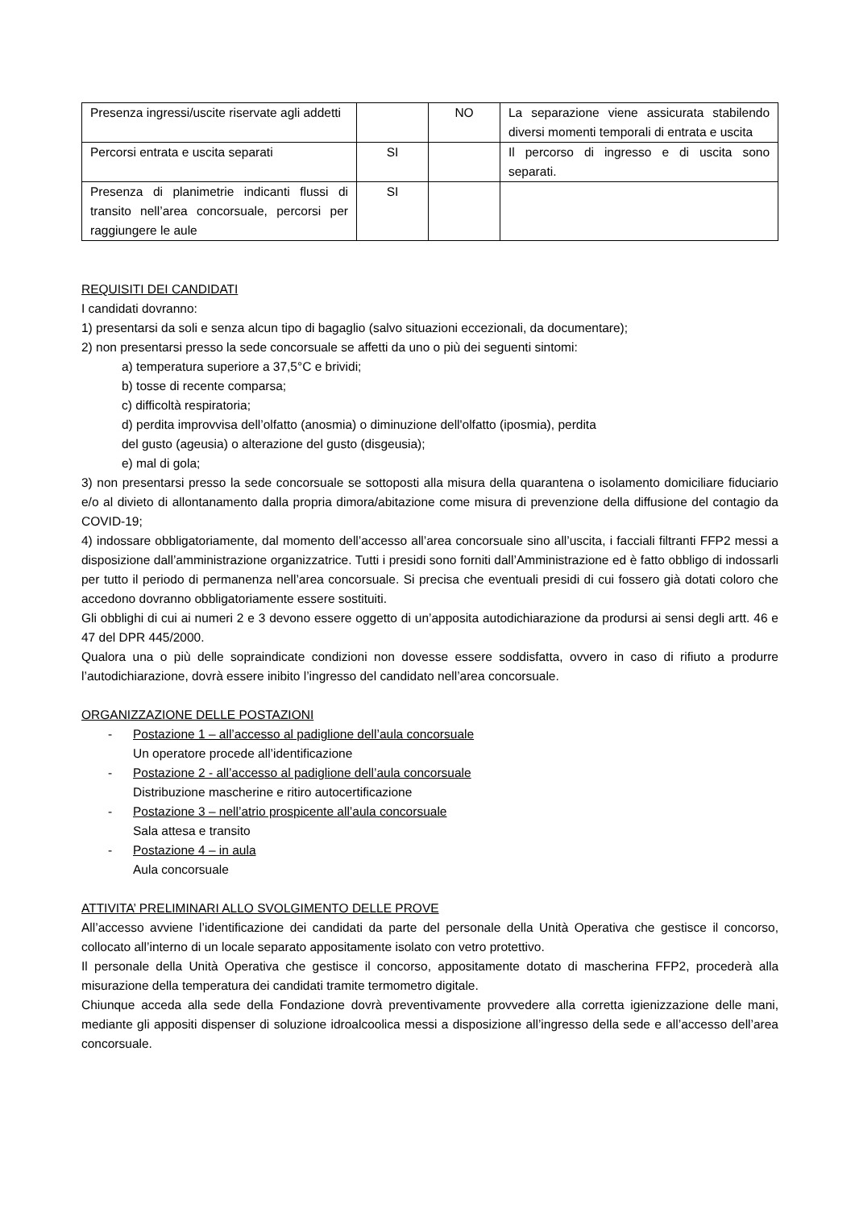| Presenza ingressi/uscite riservate agli addetti | | NO | La separazione viene assicurata stabilendo diversi momenti temporali di entrata e uscita |
| Percorsi entrata e uscita separati | SI | | Il percorso di ingresso e di uscita sono separati. |
| Presenza di planimetrie indicanti flussi di transito nell’area concorsuale, percorsi per raggiungere le aule | SI | | |
REQUISITI DEI CANDIDATI
I candidati dovranno:
1) presentarsi da soli e senza alcun tipo di bagaglio (salvo situazioni eccezionali, da documentare);
2) non presentarsi presso la sede concorsuale se affetti da uno o più dei seguenti sintomi:
a) temperatura superiore a 37,5°C e brividi;
b) tosse di recente comparsa;
c) difficoltà respiratoria;
d) perdita improvvisa dell’olfatto (anosmia) o diminuzione dell'olfatto (iposmia), perdita
del gusto (ageusia) o alterazione del gusto (disgeusia);
e) mal di gola;
3) non presentarsi presso la sede concorsuale se sottoposti alla misura della quarantena o isolamento domiciliare fiduciario e/o al divieto di allontanamento dalla propria dimora/abitazione come misura di prevenzione della diffusione del contagio da COVID-19;
4) indossare obbligatoriamente, dal momento dell’accesso all’area concorsuale sino all’uscita, i facciali filtranti FFP2 messi a disposizione dall’amministrazione organizzatrice. Tutti i presidi sono forniti dall’Amministrazione ed è fatto obbligo di indossarli per tutto il periodo di permanenza nell’area concorsuale. Si precisa che eventuali presidi di cui fossero già dotati coloro che accedono dovranno obbligatoriamente essere sostituiti.
Gli obblighi di cui ai numeri 2 e 3 devono essere oggetto di un’apposita autodichiarazione da prodursi ai sensi degli artt. 46 e 47 del DPR 445/2000.
Qualora una o più delle sopraindicate condizioni non dovesse essere soddisfatta, ovvero in caso di rifiuto a produrre l’autodichiarazione, dovrà essere inibito l’ingresso del candidato nell’area concorsuale.
ORGANIZZAZIONE DELLE POSTAZIONI
- Postazione 1 – all’accesso al padiglione dell’aula concorsuale
Un operatore procede all’identificazione
- Postazione 2 - all’accesso al padiglione dell’aula concorsuale
Distribuzione mascherine e ritiro autocertificazione
- Postazione 3 – nell’atrio prospicente all’aula concorsuale
Sala attesa e transito
- Postazione 4 – in aula
Aula concorsuale
ATTIVITA’ PRELIMINARI ALLO SVOLGIMENTO DELLE PROVE
All’accesso avviene l’identificazione dei candidati da parte del personale della Unità Operativa che gestisce il concorso, collocato all’interno di un locale separato appositamente isolato con vetro protettivo.
Il personale della Unità Operativa che gestisce il concorso, appositamente dotato di mascherina FFP2, procederà alla misurazione della temperatura dei candidati tramite termometro digitale.
Chiunque acceda alla sede della Fondazione dovrà preventivamente provvedere alla corretta igienizzazione delle mani, mediante gli appositi dispenser di soluzione idroalcoolica messi a disposizione all’ingresso della sede e all’accesso dell’area concorsuale.